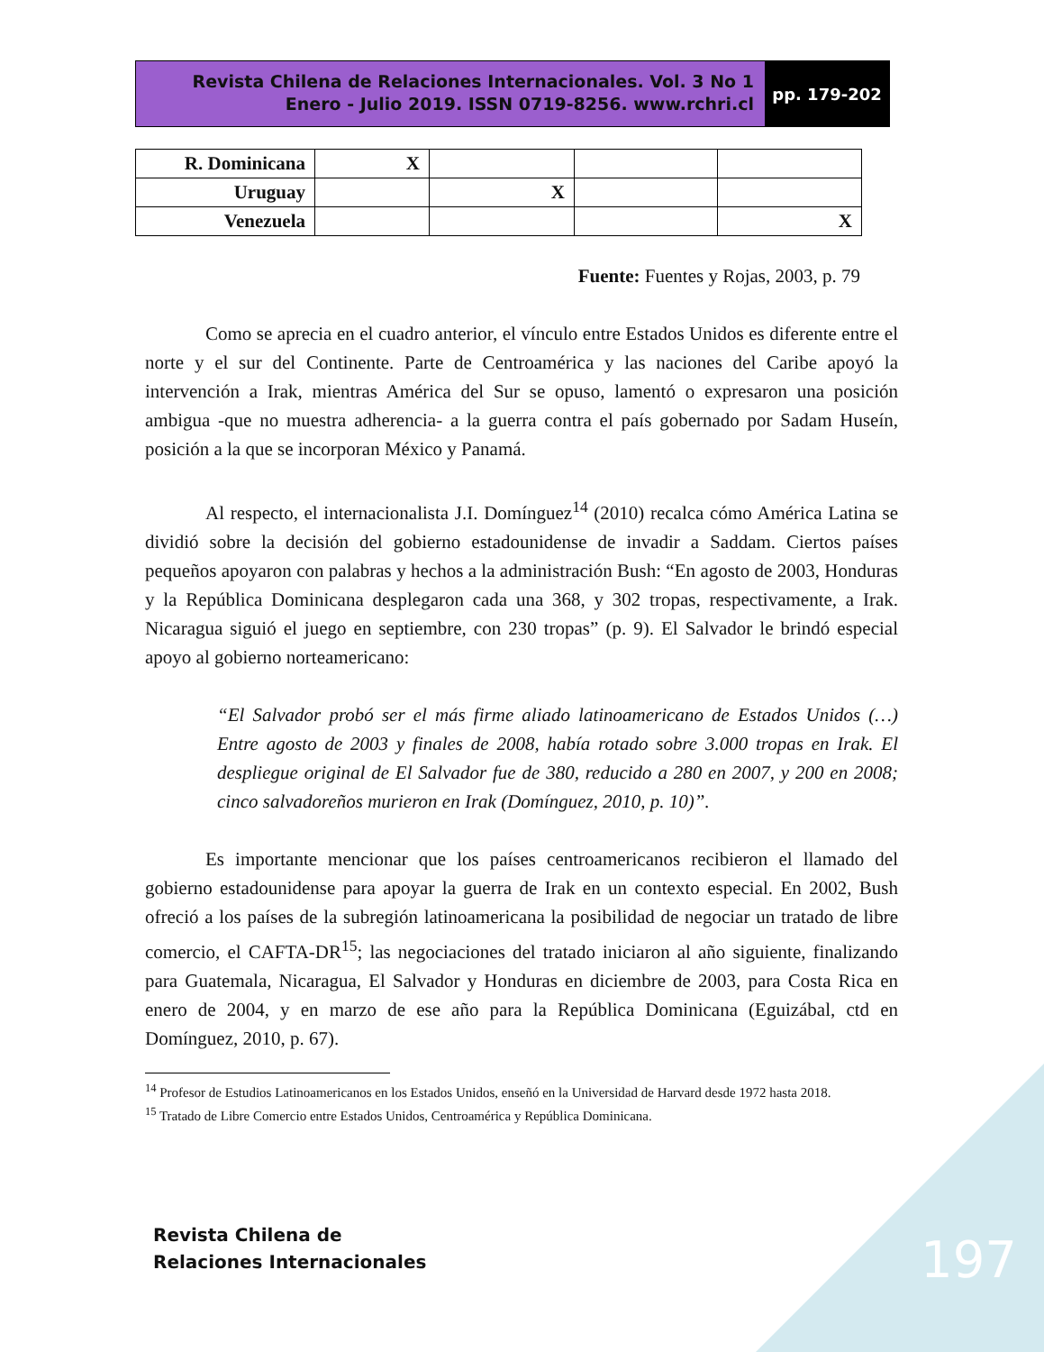Revista Chilena de Relaciones Internacionales. Vol. 3 No 1
Enero - Julio 2019. ISSN 0719-8256. www.rchri.cl
pp. 179-202
| R. Dominicana | X | | | |
| Uruguay | | X | | |
| Venezuela | | | | X |
Fuente: Fuentes y Rojas, 2003, p. 79
Como se aprecia en el cuadro anterior, el vínculo entre Estados Unidos es diferente entre el norte y el sur del Continente. Parte de Centroamérica y las naciones del Caribe apoyó la intervención a Irak, mientras América del Sur se opuso, lamentó o expresaron una posición ambigua -que no muestra adherencia- a la guerra contra el país gobernado por Sadam Huseín, posición a la que se incorporan México y Panamá.
Al respecto, el internacionalista J.I. Domínguez<sup>14</sup> (2010) recalca cómo América Latina se dividió sobre la decisión del gobierno estadounidense de invadir a Saddam. Ciertos países pequeños apoyaron con palabras y hechos a la administración Bush: “En agosto de 2003, Honduras y la República Dominicana desplegaron cada una 368, y 302 tropas, respectivamente, a Irak. Nicaragua siguió el juego en septiembre, con 230 tropas” (p. 9). El Salvador le brindó especial apoyo al gobierno norteamericano:
“El Salvador probó ser el más firme aliado latinoamericano de Estados Unidos (…) Entre agosto de 2003 y finales de 2008, había rotado sobre 3.000 tropas en Irak. El despliegue original de El Salvador fue de 380, reducido a 280 en 2007, y 200 en 2008; cinco salvadoreños murieron en Irak (Domínguez, 2010, p. 10)”.
Es importante mencionar que los países centroamericanos recibieron el llamado del gobierno estadounidense para apoyar la guerra de Irak en un contexto especial. En 2002, Bush ofreció a los países de la subregión latinoamericana la posibilidad de negociar un tratado de libre comercio, el CAFTA-DR<sup>15</sup>; las negociaciones del tratado iniciaron al año siguiente, finalizando para Guatemala, Nicaragua, El Salvador y Honduras en diciembre de 2003, para Costa Rica en enero de 2004, y en marzo de ese año para la República Dominicana (Eguizábal, ctd en Domínguez, 2010, p. 67).
<sup>14</sup> Profesor de Estudios Latinoamericanos en los Estados Unidos, enseñó en la Universidad de Harvard desde 1972 hasta 2018.
<sup>15</sup> Tratado de Libre Comercio entre Estados Unidos, Centroamérica y República Dominicana.
Revista Chilena de
Relaciones Internacionales
197